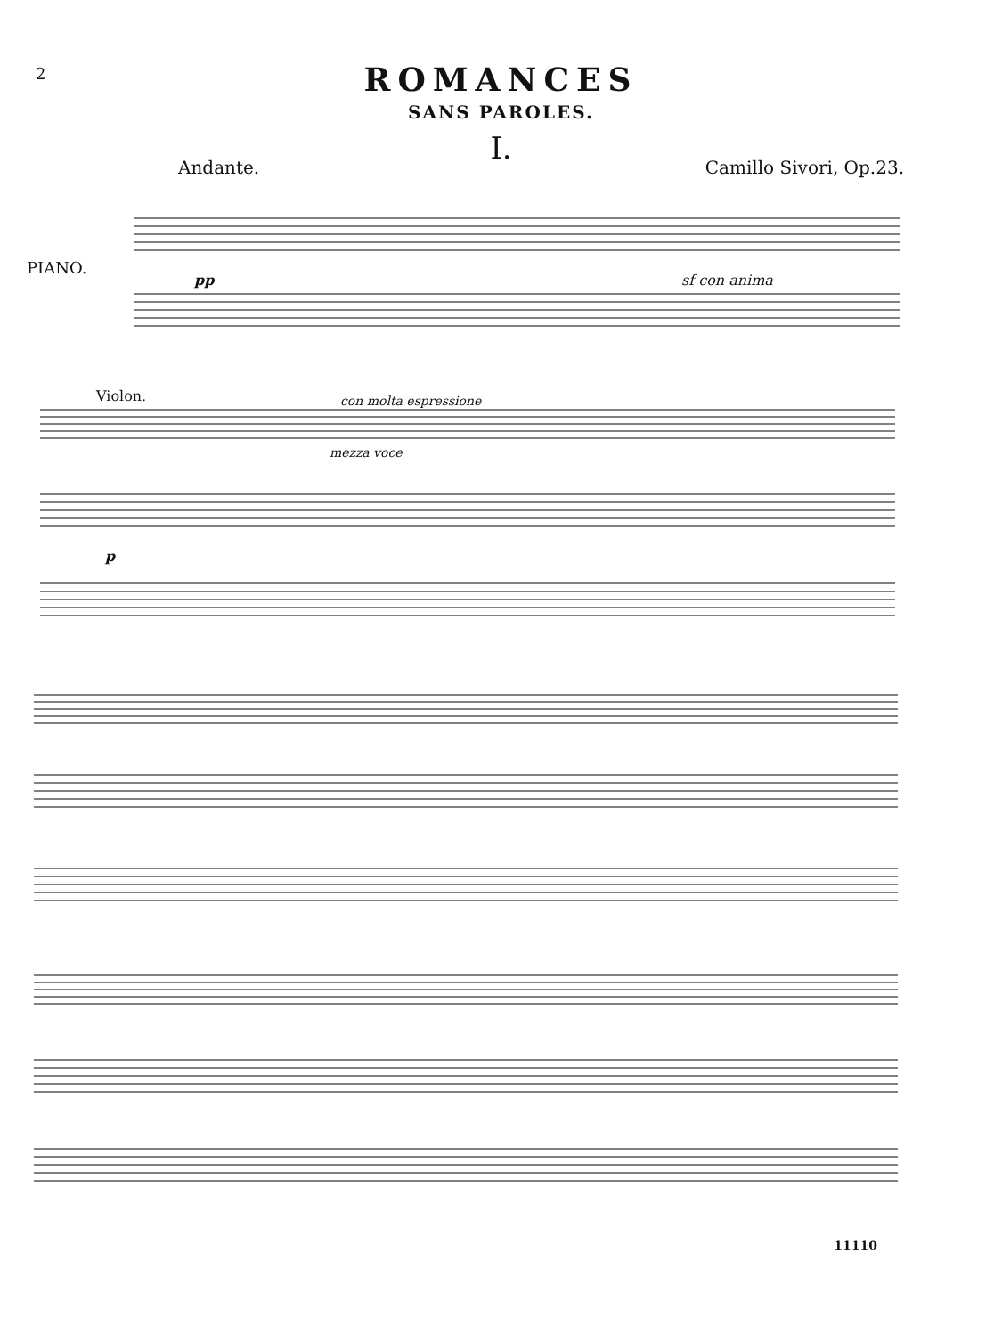2
ROMANCES
SANS PAROLES.
I.
Andante. Camillo Sivori, Op.23.
PIANO.
pp sf con anima
Violon. con molta espressione
mezza voce
p
11110